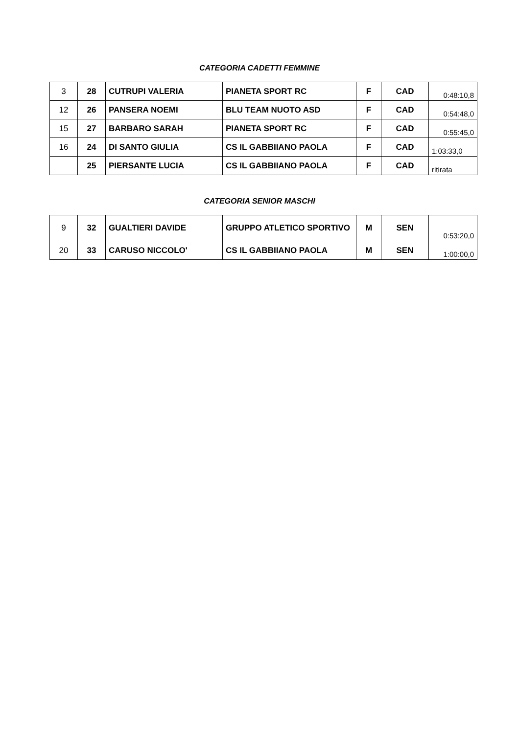CATEGORIA CADETTI FEMMINE
| 3 | 28 | CUTRUPI VALERIA | PIANETA SPORT RC | F | CAD | 0:48:10,8 |
| 12 | 26 | PANSERA NOEMI | BLU TEAM NUOTO ASD | F | CAD | 0:54:48,0 |
| 15 | 27 | BARBARO SARAH | PIANETA SPORT RC | F | CAD | 0:55:45,0 |
| 16 | 24 | DI SANTO GIULIA | CS IL GABBIIANO PAOLA | F | CAD | 1:03:33,0 |
| | 25 | PIERSANTE LUCIA | CS IL GABBIIANO PAOLA | F | CAD | ritirata |
CATEGORIA SENIOR MASCHI
| 9 | 32 | GUALTIERI DAVIDE | GRUPPO ATLETICO SPORTIVO | M | SEN | 0:53:20,0 |
| 20 | 33 | CARUSO NICCOLO' | CS IL GABBIIANO PAOLA | M | SEN | 1:00:00,0 |